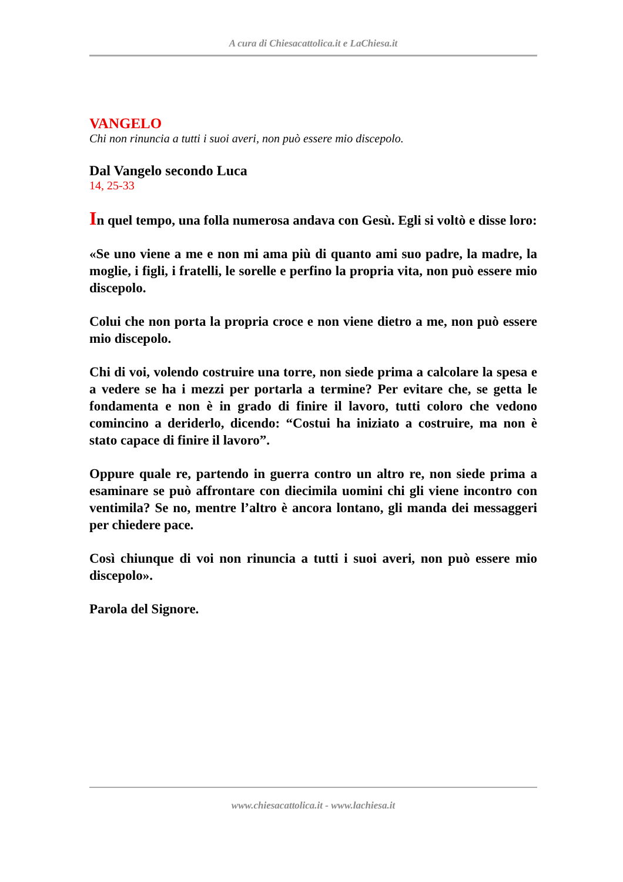A cura di Chiesacattolica.it e LaChiesa.it
VANGELO
Chi non rinuncia a tutti i suoi averi, non può essere mio discepolo.
Dal Vangelo secondo Luca
14, 25-33
In quel tempo, una folla numerosa andava con Gesù. Egli si voltò e disse loro:
«Se uno viene a me e non mi ama più di quanto ami suo padre, la madre, la moglie, i figli, i fratelli, le sorelle e perfino la propria vita, non può essere mio discepolo.
Colui che non porta la propria croce e non viene dietro a me, non può essere mio discepolo.
Chi di voi, volendo costruire una torre, non siede prima a calcolare la spesa e a vedere se ha i mezzi per portarla a termine? Per evitare che, se getta le fondamenta e non è in grado di finire il lavoro, tutti coloro che vedono comincino a deriderlo, dicendo: “Costui ha iniziato a costruire, ma non è stato capace di finire il lavoro”.
Oppure quale re, partendo in guerra contro un altro re, non siede prima a esaminare se può affrontare con diecimila uomini chi gli viene incontro con ventimila? Se no, mentre l’altro è ancora lontano, gli manda dei messaggeri per chiedere pace.
Così chiunque di voi non rinuncia a tutti i suoi averi, non può essere mio discepolo».
Parola del Signore.
www.chiesacattolica.it - www.lachiesa.it